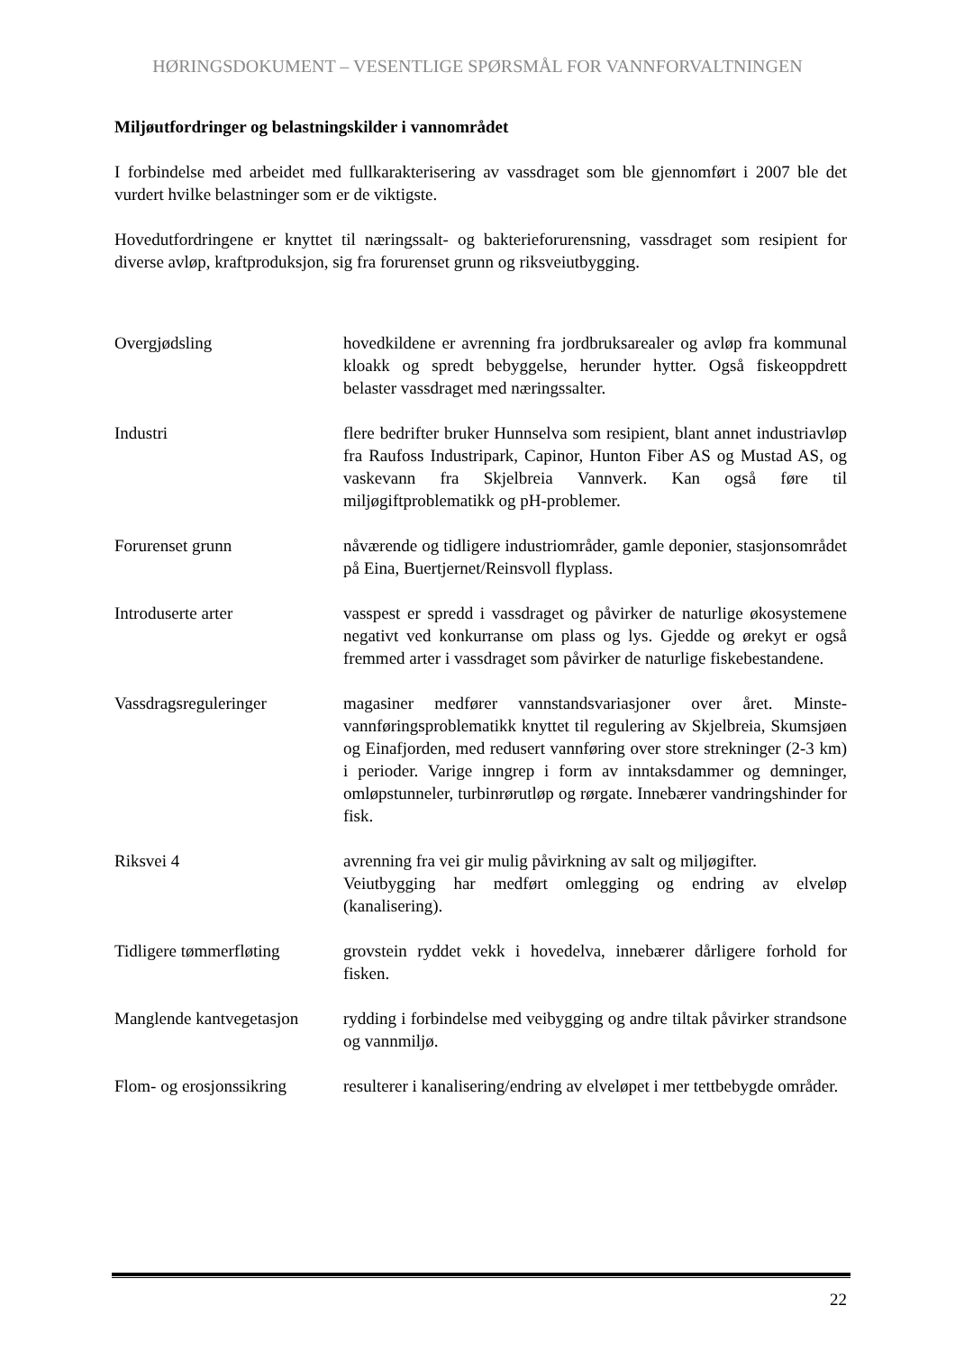HØRINGSDOKUMENT – VESENTLIGE SPØRSMÅL FOR VANNFORVALTNINGEN
Miljøutfordringer og belastningskilder i vannområdet
I forbindelse med arbeidet med fullkarakterisering av vassdraget som ble gjennomført i 2007 ble det vurdert hvilke belastninger som er de viktigste.
Hovedutfordringene er knyttet til næringssalt- og bakterieforurensning, vassdraget som resipient for diverse avløp, kraftproduksjon, sig fra forurenset grunn og riksveiutbygging.
Overgjødsling hovedkildene er avrenning fra jordbruksarealer og avløp fra kommunal kloakk og spredt bebyggelse, herunder hytter. Også fiskeoppdrett belaster vassdraget med næringssalter.
Industri flere bedrifter bruker Hunnselva som resipient, blant annet industriavløp fra Raufoss Industripark, Capinor, Hunton Fiber AS og Mustad AS, og vaskevann fra Skjelbreia Vannverk. Kan også føre til miljøgiftproblematikk og pH-problemer.
Forurenset grunn nåværende og tidligere industriområder, gamle deponier, stasjonsområdet på Eina, Buertjernet/Reinsvoll flyplass.
Introduserte arter vasspest er spredd i vassdraget og påvirker de naturlige økosystemene negativt ved konkurranse om plass og lys. Gjedde og ørekyt er også fremmed arter i vassdraget som påvirker de naturlige fiskebestandene.
Vassdragsreguleringer magasiner medfører vannstandsvariasjoner over året. Minste-vannføringsproblematikk knyttet til regulering av Skjelbreia, Skumsjøen og Einafjorden, med redusert vannføring over store strekninger (2-3 km) i perioder. Varige inngrep i form av inntaksdammer og demninger, omløpstunneler, turbinrørutløp og rørgate. Innebærer vandringshinder for fisk.
Riksvei 4 avrenning fra vei gir mulig påvirkning av salt og miljøgifter.
Veiutbygging har medført omlegging og endring av elveløp (kanalisering).
Tidligere tømmerfløting
grovstein ryddet vekk i hovedelva, innebærer dårligere forhold for fisken.
Manglende kantvegetasjon
rydding i forbindelse med veibygging og andre tiltak påvirker strandsone og vannmiljø.
Flom- og erosjonssikring
resulterer i kanalisering/endring av elveløpet i mer tettbebygde områder.
22